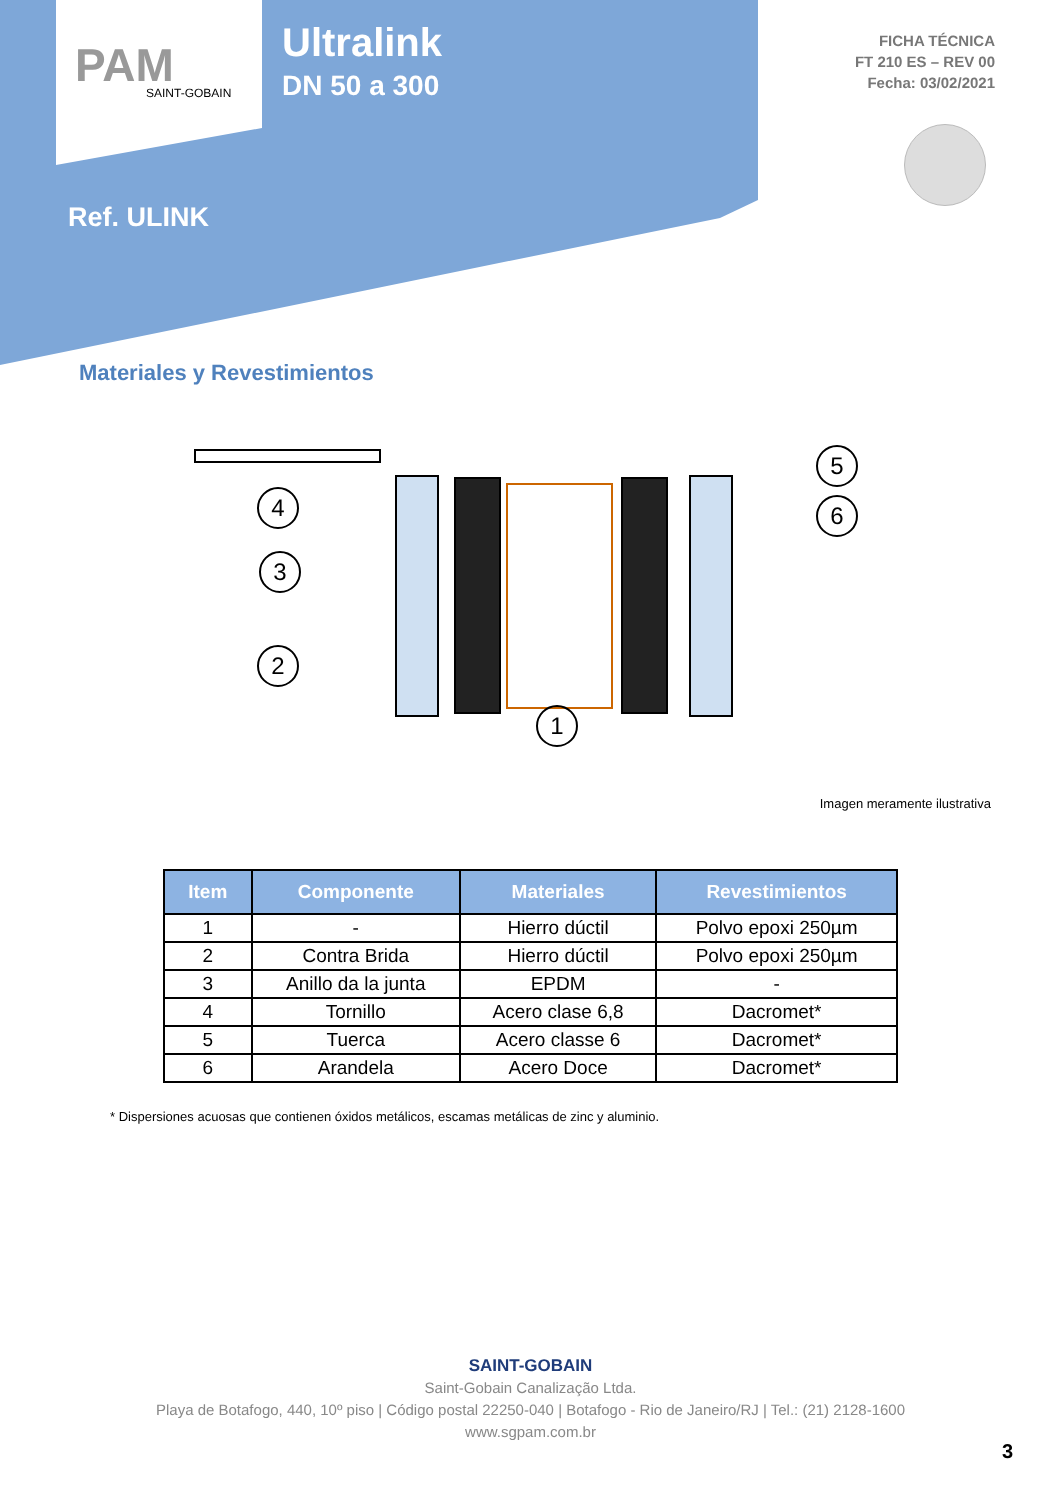PAM
SAINT-GOBAIN
Ultralink
DN 50 a 300
Ref. ULINK
FICHA TÉCNICA
FT 210 ES – REV 00
Fecha: 03/02/2021
Materiales y Revestimientos
4
3
2
1
5
6
Imagen meramente ilustrativa
| Item | Componente | Materiales | Revestimientos |
| --- | --- | --- | --- |
| 1 | - | Hierro dúctil | Polvo epoxi 250µm |
| 2 | Contra Brida | Hierro dúctil | Polvo epoxi 250µm |
| 3 | Anillo da la junta | EPDM | - |
| 4 | Tornillo | Acero clase 6,8 | Dacromet* |
| 5 | Tuerca | Acero classe 6 | Dacromet* |
| 6 | Arandela | Acero Doce | Dacromet* |
* Dispersiones acuosas que contienen óxidos metálicos, escamas metálicas de zinc y aluminio.
SAINT-GOBAIN
Saint-Gobain Canalização Ltda.
Playa de Botafogo, 440, 10º piso | Código postal 22250-040 | Botafogo - Rio de Janeiro/RJ | Tel.: (21) 2128-1600
www.sgpam.com.br
3